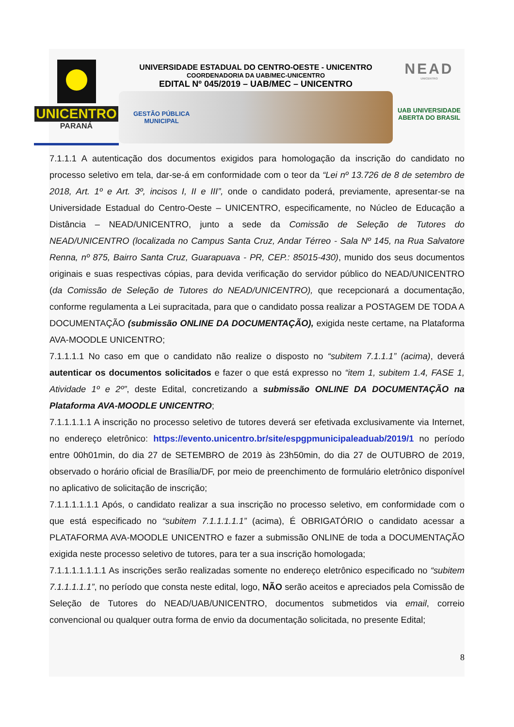UNICENTRO
PARANÁ
UNIVERSIDADE ESTADUAL DO CENTRO-OESTE - UNICENTRO
COORDENADORIA DA UAB/MEC-UNICENTRO
EDITAL Nº 045/2019 – UAB/MEC – UNICENTRO
GESTÃO PÚBLICA
MUNICIPAL
NEAD
UNICENTRO
UAB UNIVERSIDADE
ABERTA DO BRASIL
7.1.1.1 A autenticação dos documentos exigidos para homologação da inscrição do candidato no processo seletivo em tela, dar-se-á em conformidade com o teor da “Lei nº 13.726 de 8 de setembro de 2018, Art. 1º e Art. 3º, incisos I, II e III”, onde o candidato poderá, previamente, apresentar-se na Universidade Estadual do Centro-Oeste – UNICENTRO, especificamente, no Núcleo de Educação a Distância – NEAD/UNICENTRO, junto a sede da Comissão de Seleção de Tutores do NEAD/UNICENTRO (localizada no Campus Santa Cruz, Andar Térreo - Sala Nº 145, na Rua Salvatore Renna, nº 875, Bairro Santa Cruz, Guarapuava - PR, CEP.: 85015-430), munido dos seus documentos originais e suas respectivas cópias, para devida verificação do servidor público do NEAD/UNICENTRO (da Comissão de Seleção de Tutores do NEAD/UNICENTRO), que recepcionará a documentação, conforme regulamenta a Lei supracitada, para que o candidato possa realizar a POSTAGEM DE TODA A DOCUMENTAÇÃO (submissão ONLINE DA DOCUMENTAÇÃO), exigida neste certame, na Plataforma AVA-MOODLE UNICENTRO;
7.1.1.1.1 No caso em que o candidato não realize o disposto no “subitem 7.1.1.1” (acima), deverá autenticar os documentos solicitados e fazer o que está expresso no “item 1, subitem 1.4, FASE 1, Atividade 1º e 2º”, deste Edital, concretizando a submissão ONLINE DA DOCUMENTAÇÃO na Plataforma AVA-MOODLE UNICENTRO;
7.1.1.1.1.1 A inscrição no processo seletivo de tutores deverá ser efetivada exclusivamente via Internet, no endereço eletrônico: https://evento.unicentro.br/site/espgpmunicipaleaduab/2019/1 no período entre 00h01min, do dia 27 de SETEMBRO de 2019 às 23h50min, do dia 27 de OUTUBRO de 2019, observado o horário oficial de Brasília/DF, por meio de preenchimento de formulário eletrônico disponível no aplicativo de solicitação de inscrição;
7.1.1.1.1.1.1 Após, o candidato realizar a sua inscrição no processo seletivo, em conformidade com o que está especificado no “subitem 7.1.1.1.1.1” (acima), É OBRIGATÓRIO o candidato acessar a PLATAFORMA AVA-MOODLE UNICENTRO e fazer a submissão ONLINE de toda a DOCUMENTAÇÃO exigida neste processo seletivo de tutores, para ter a sua inscrição homologada;
7.1.1.1.1.1.1.1 As inscrições serão realizadas somente no endereço eletrônico especificado no “subitem 7.1.1.1.1.1”, no período que consta neste edital, logo, NÃO serão aceitos e apreciados pela Comissão de Seleção de Tutores do NEAD/UAB/UNICENTRO, documentos submetidos via email, correio convencional ou qualquer outra forma de envio da documentação solicitada, no presente Edital;
8